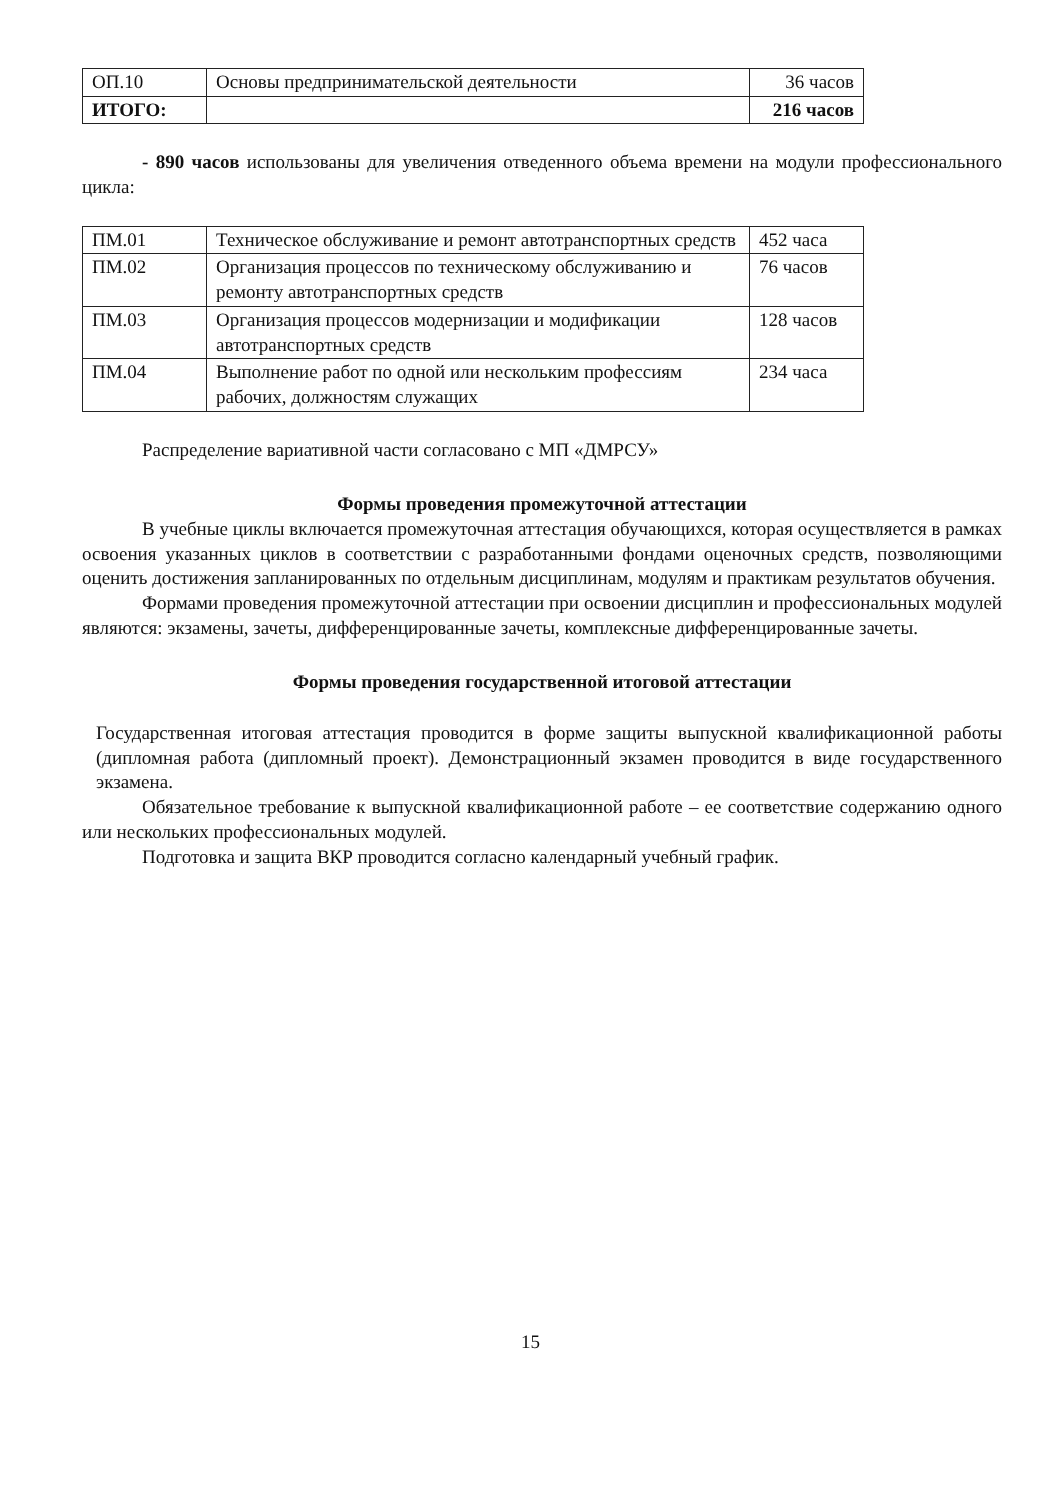| ОП.10 | Основы предпринимательской деятельности | 36 часов |
| ИТОГО: | | 216 часов |
- 890 часов использованы для увеличения отведенного объема времени на модули профессионального цикла:
| ПМ.01 | Техническое обслуживание и ремонт автотранспортных средств | 452 часа |
| ПМ.02 | Организация процессов по техническому обслуживанию и ремонту автотранспортных средств | 76 часов |
| ПМ.03 | Организация процессов модернизации и модификации автотранспортных средств | 128 часов |
| ПМ.04 | Выполнение работ по одной или нескольким профессиям рабочих, должностям служащих | 234 часа |
Распределение вариативной части согласовано с МП «ДМРСУ»
Формы проведения промежуточной аттестации
В учебные циклы включается промежуточная аттестация обучающихся, которая осуществляется в рамках освоения указанных циклов в соответствии с разработанными фондами оценочных средств, позволяющими оценить достижения запланированных по отдельным дисциплинам, модулям и практикам результатов обучения.
Формами проведения промежуточной аттестации при освоении дисциплин и профессиональных модулей являются: экзамены, зачеты, дифференцированные зачеты, комплексные дифференцированные зачеты.
Формы проведения государственной итоговой аттестации
Государственная итоговая аттестация проводится в форме защиты выпускной квалификационной работы (дипломная работа (дипломный проект). Демонстрационный экзамен проводится в виде государственного экзамена.
Обязательное требование к выпускной квалификационной работе – ее соответствие содержанию одного или нескольких профессиональных модулей.
Подготовка и защита ВКР проводится согласно календарный учебный график.
15